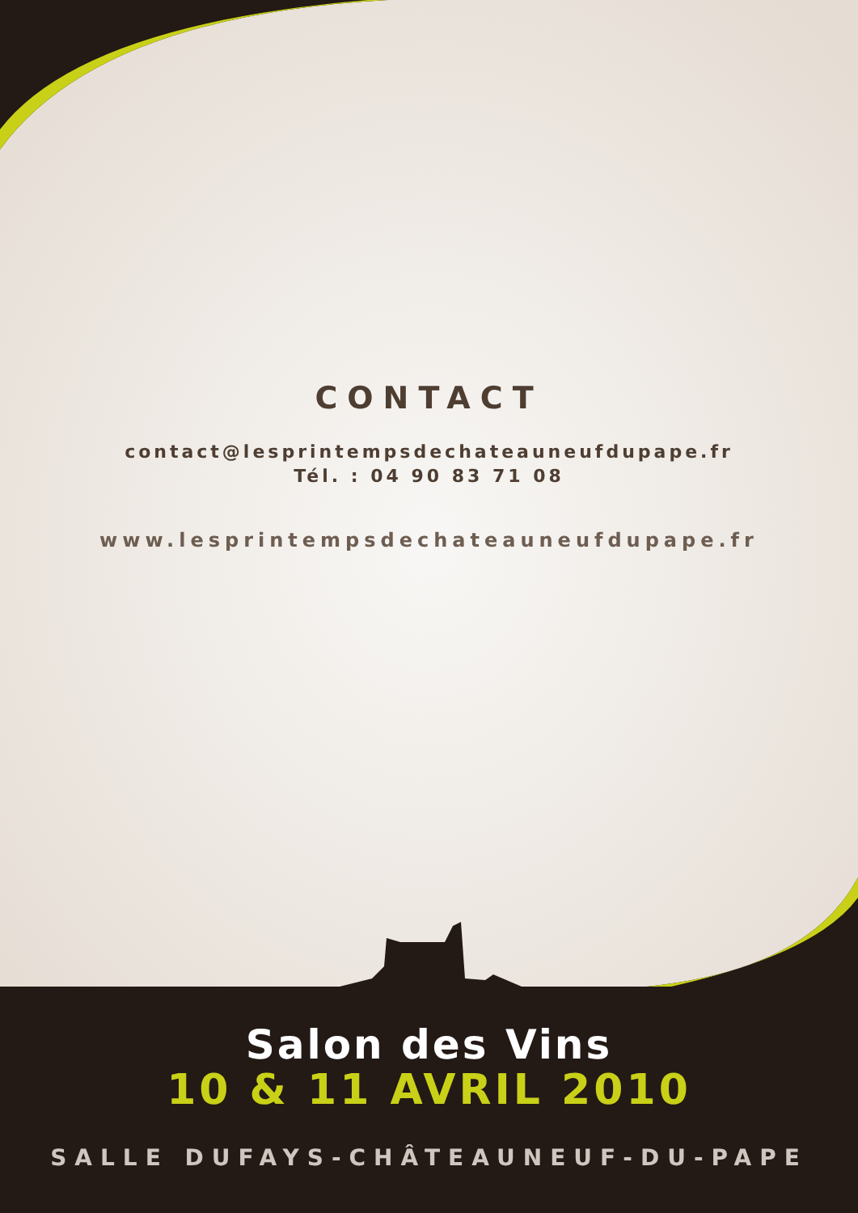CONTACT
contact@lesprintempsdechateauneufdupape.fr
Tél. : 04 90 83 71 08
www.lesprintempsdechateauneufdupape.fr
Salon des Vins
10 & 11 AVRIL 2010
SALLE DUFAYS-CHÂTEAUNEUF-DU-PAPE